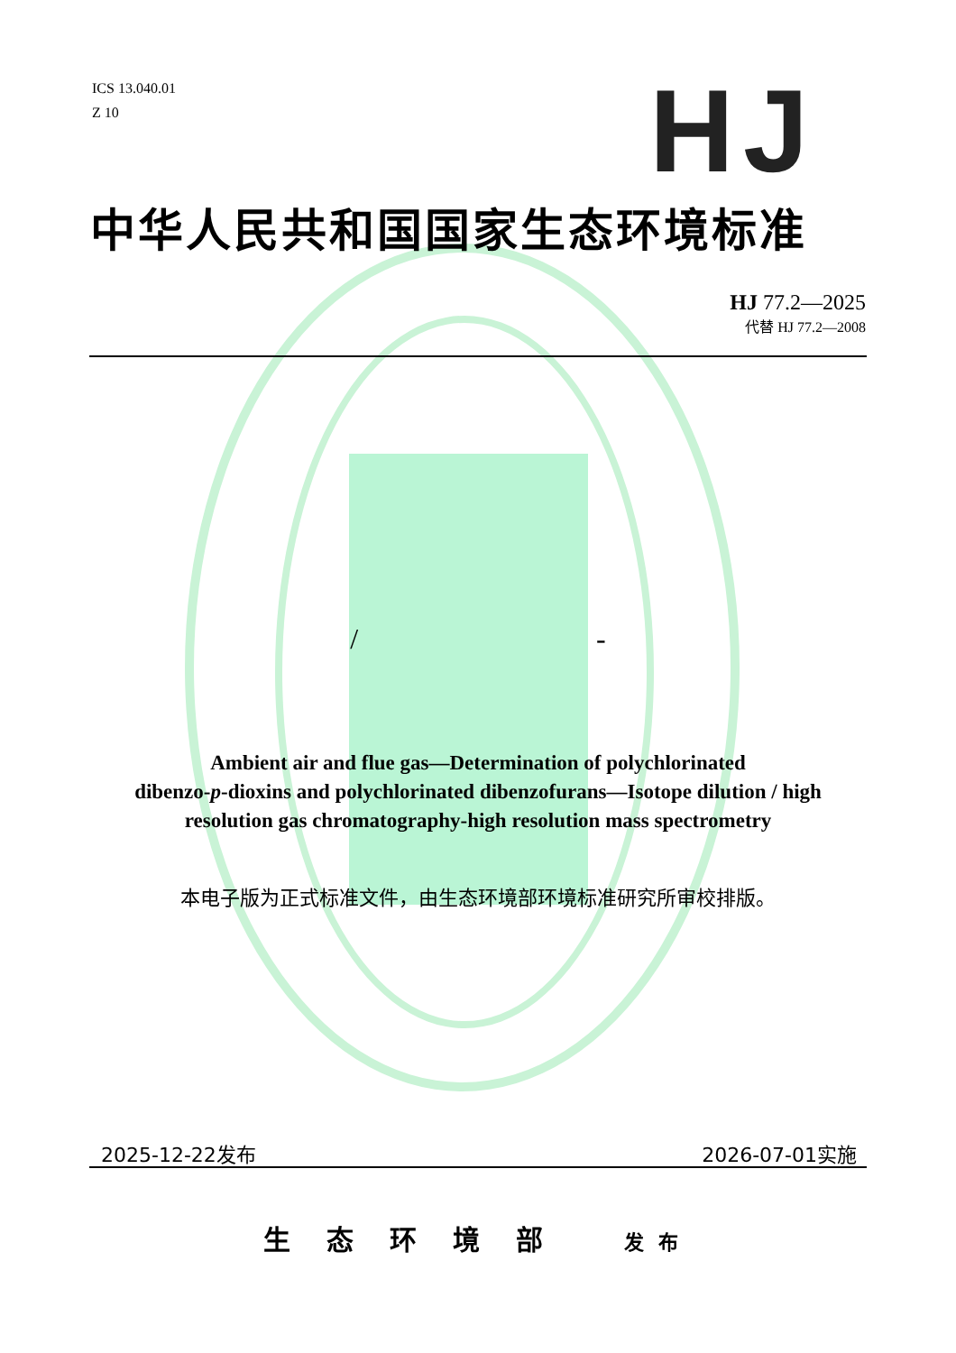ICS 13.040.01
Z 10
HJ
中华人民共和国国家生态环境标准
HJ 77.2—2025
代替 HJ 77.2—2008
/ -
Ambient air and flue gas—Determination of polychlorinated
dibenzo-p-dioxins and polychlorinated dibenzofurans—Isotope dilution / high
resolution gas chromatography-high resolution mass spectrometry
本电子版为正式标准文件，由生态环境部环境标准研究所审校排版。
2025-12-22发布 2026-07-01实施
生态环境部 发布